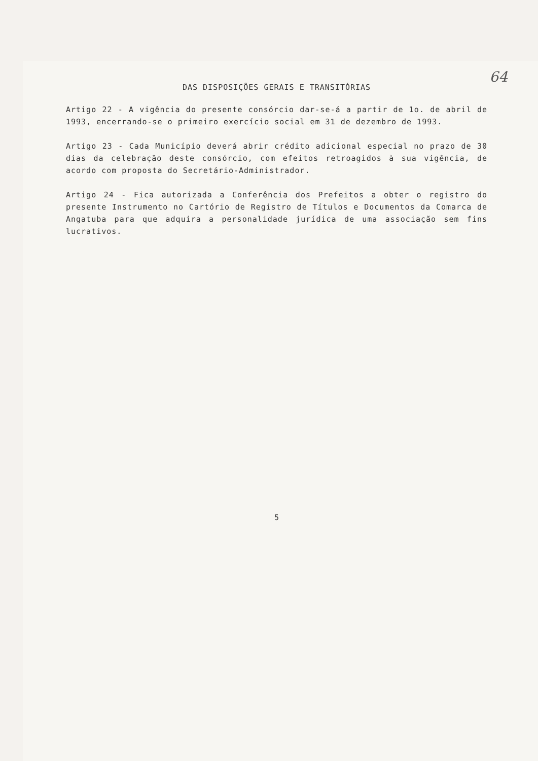64
DAS DISPOSIÇÕES GERAIS E TRANSITÓRIAS
Artigo 22 - A vigência do presente consórcio dar-se-á a partir de 1o. de abril de 1993, encerrando-se o primeiro exercício social em 31 de dezembro de 1993.
Artigo 23 - Cada Município deverá abrir crédito adicional especial no prazo de 30 dias da celebração deste consórcio, com efeitos retroagidos à sua vigência, de acordo com proposta do Secretário-Administrador.
Artigo 24 - Fica autorizada a Conferência dos Prefeitos a obter o registro do presente Instrumento no Cartório de Registro de Títulos e Documentos da Comarca de Angatuba para que adquira a personalidade jurídica de uma associação sem fins lucrativos.
5